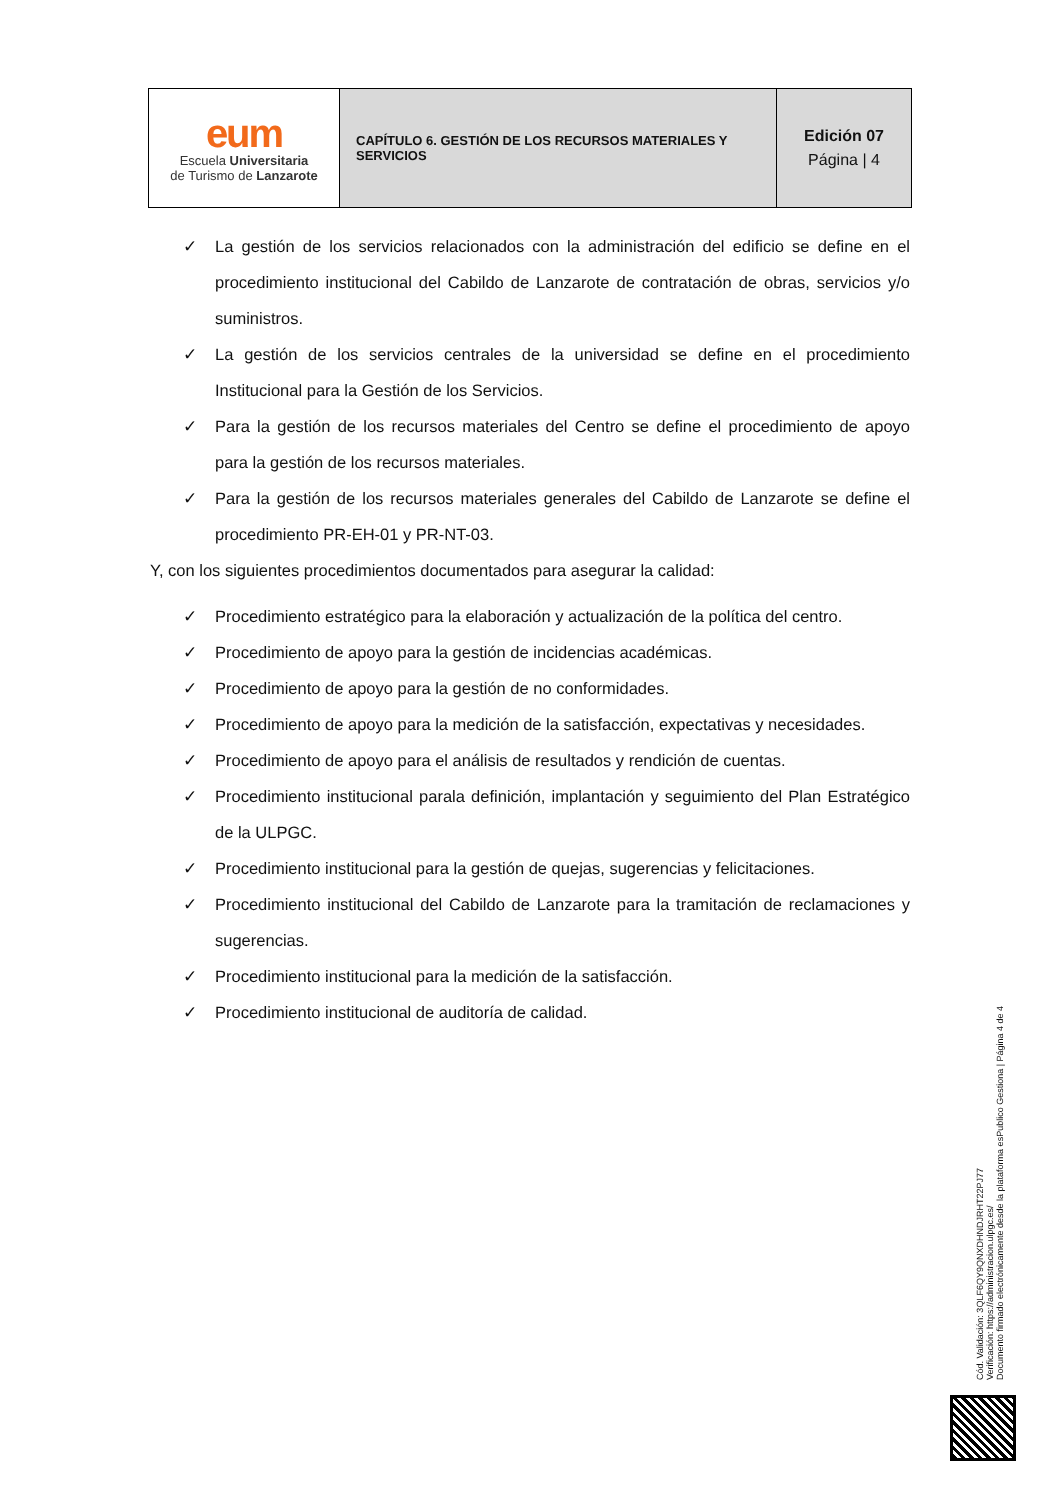| eum Escuela Universitaria de Turismo de Lanzarote | CAPÍTULO 6. GESTIÓN DE LOS RECURSOS MATERIALES Y SERVICIOS | Edición 07 Página / 4 |
✓ La gestión de los servicios relacionados con la administración del edificio se define en el procedimiento institucional del Cabildo de Lanzarote de contratación de obras, servicios y/o suministros.
✓ La gestión de los servicios centrales de la universidad se define en el procedimiento Institucional para la Gestión de los Servicios.
✓ Para la gestión de los recursos materiales del Centro se define el procedimiento de apoyo para la gestión de los recursos materiales.
✓ Para la gestión de los recursos materiales generales del Cabildo de Lanzarote se define el procedimiento PR-EH-01 y PR-NT-03.
Y, con los siguientes procedimientos documentados para asegurar la calidad:
✓ Procedimiento estratégico para la elaboración y actualización de la política del centro.
✓ Procedimiento de apoyo para la gestión de incidencias académicas.
✓ Procedimiento de apoyo para la gestión de no conformidades.
✓ Procedimiento de apoyo para la medición de la satisfacción, expectativas y necesidades.
✓ Procedimiento de apoyo para el análisis de resultados y rendición de cuentas.
✓ Procedimiento institucional parala definición, implantación y seguimiento del Plan Estratégico de la ULPGC.
✓ Procedimiento institucional para la gestión de quejas, sugerencias y felicitaciones.
✓ Procedimiento institucional del Cabildo de Lanzarote para la tramitación de reclamaciones y sugerencias.
✓ Procedimiento institucional para la medición de la satisfacción.
✓ Procedimiento institucional de auditoría de calidad.
Cód. Validación: 3QLF6QY9QNXDHNDJRHT22PJ77
Verificación: https://administracion.ulpgc.es/
Documento firmado electrónicamente desde la plataforma esPublico Gestiona | Página 4 de 4